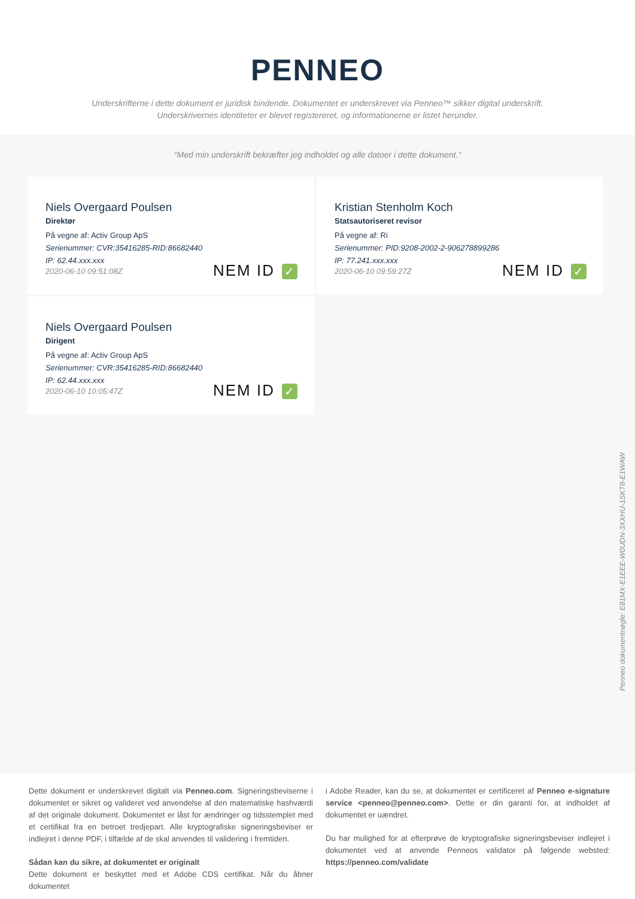PENNEO
Underskrifterne i dette dokument er juridisk bindende. Dokumentet er underskrevet via Penneo™ sikker digital underskrift.
Underskrivernes identiteter er blevet registereret, og informationerne er listet herunder.
“Med min underskrift bekræfter jeg indholdet og alle datoer i dette dokument.”
Niels Overgaard Poulsen
Direktør
På vegne af: Activ Group ApS
Serienummer: CVR:35416285-RID:86682440
IP: 62.44.xxx.xxx
2020-06-10 09:51:08Z
NEM ID ✓
Kristian Stenholm Koch
Statsautoriseret revisor
På vegne af: Ri
Serienummer: PID:9208-2002-2-906278899286
IP: 77.241.xxx.xxx
2020-06-10 09:59:27Z
NEM ID ✓
Niels Overgaard Poulsen
Dirigent
På vegne af: Activ Group ApS
Serienummer: CVR:35416285-RID:86682440
IP: 62.44.xxx.xxx
2020-06-10 10:05:47Z
NEM ID ✓
Penneo dokumentnøgle: E81MX-E1EEE-W0UDN-3XXHU-1SKT8-E1WAW
Dette dokument er underskrevet digitalt via Penneo.com. Signeringsbeviserne i dokumentet er sikret og valideret ved anvendelse af den matematiske hashværdi af det originale dokument. Dokumentet er låst for ændringer og tidsstemplet med et certifikat fra en betroet tredjepart. Alle kryptografiske signeringsbeviser er indlejret i denne PDF, i tilfælde af de skal anvendes til validering i fremtiden.
Sådan kan du sikre, at dokumentet er originalt
Dette dokument er beskyttet med et Adobe CDS certifikat. Når du åbner dokumentet
i Adobe Reader, kan du se, at dokumentet er certificeret af Penneo e-signature service <penneo@penneo.com>. Dette er din garanti for, at indholdet af dokumentet er uændret.
Du har mulighed for at efterprøve de kryptografiske signeringsbeviser indlejret i dokumentet ved at anvende Penneos validator på følgende websted: https://penneo.com/validate